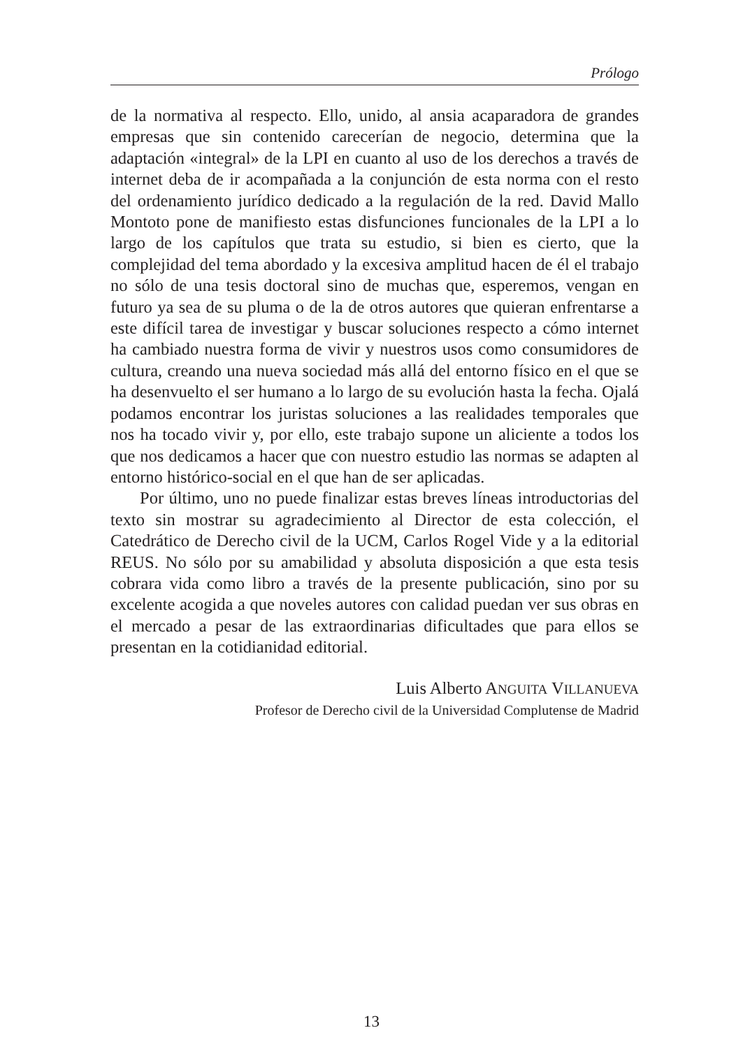Prólogo
de la normativa al respecto. Ello, unido, al ansia acaparadora de grandes empresas que sin contenido carecerían de negocio, determina que la adaptación «integral» de la LPI en cuanto al uso de los derechos a través de internet deba de ir acompañada a la conjunción de esta norma con el resto del ordenamiento jurídico dedicado a la regulación de la red. David Mallo Montoto pone de manifiesto estas disfunciones funcionales de la LPI a lo largo de los capítulos que trata su estudio, si bien es cierto, que la complejidad del tema abordado y la excesiva amplitud hacen de él el trabajo no sólo de una tesis doctoral sino de muchas que, esperemos, vengan en futuro ya sea de su pluma o de la de otros autores que quieran enfrentarse a este difícil tarea de investigar y buscar soluciones respecto a cómo internet ha cambiado nuestra forma de vivir y nuestros usos como consumidores de cultura, creando una nueva sociedad más allá del entorno físico en el que se ha desenvuelto el ser humano a lo largo de su evolución hasta la fecha. Ojalá podamos encontrar los juristas soluciones a las realidades temporales que nos ha tocado vivir y, por ello, este trabajo supone un aliciente a todos los que nos dedicamos a hacer que con nuestro estudio las normas se adapten al entorno histórico-social en el que han de ser aplicadas.
Por último, uno no puede finalizar estas breves líneas introductorias del texto sin mostrar su agradecimiento al Director de esta colección, el Catedrático de Derecho civil de la UCM, Carlos Rogel Vide y a la editorial REUS. No sólo por su amabilidad y absoluta disposición a que esta tesis cobrara vida como libro a través de la presente publicación, sino por su excelente acogida a que noveles autores con calidad puedan ver sus obras en el mercado a pesar de las extraordinarias dificultades que para ellos se presentan en la cotidianidad editorial.
Luis Alberto ANGUITA VILLANUEVA
Profesor de Derecho civil de la Universidad Complutense de Madrid
13